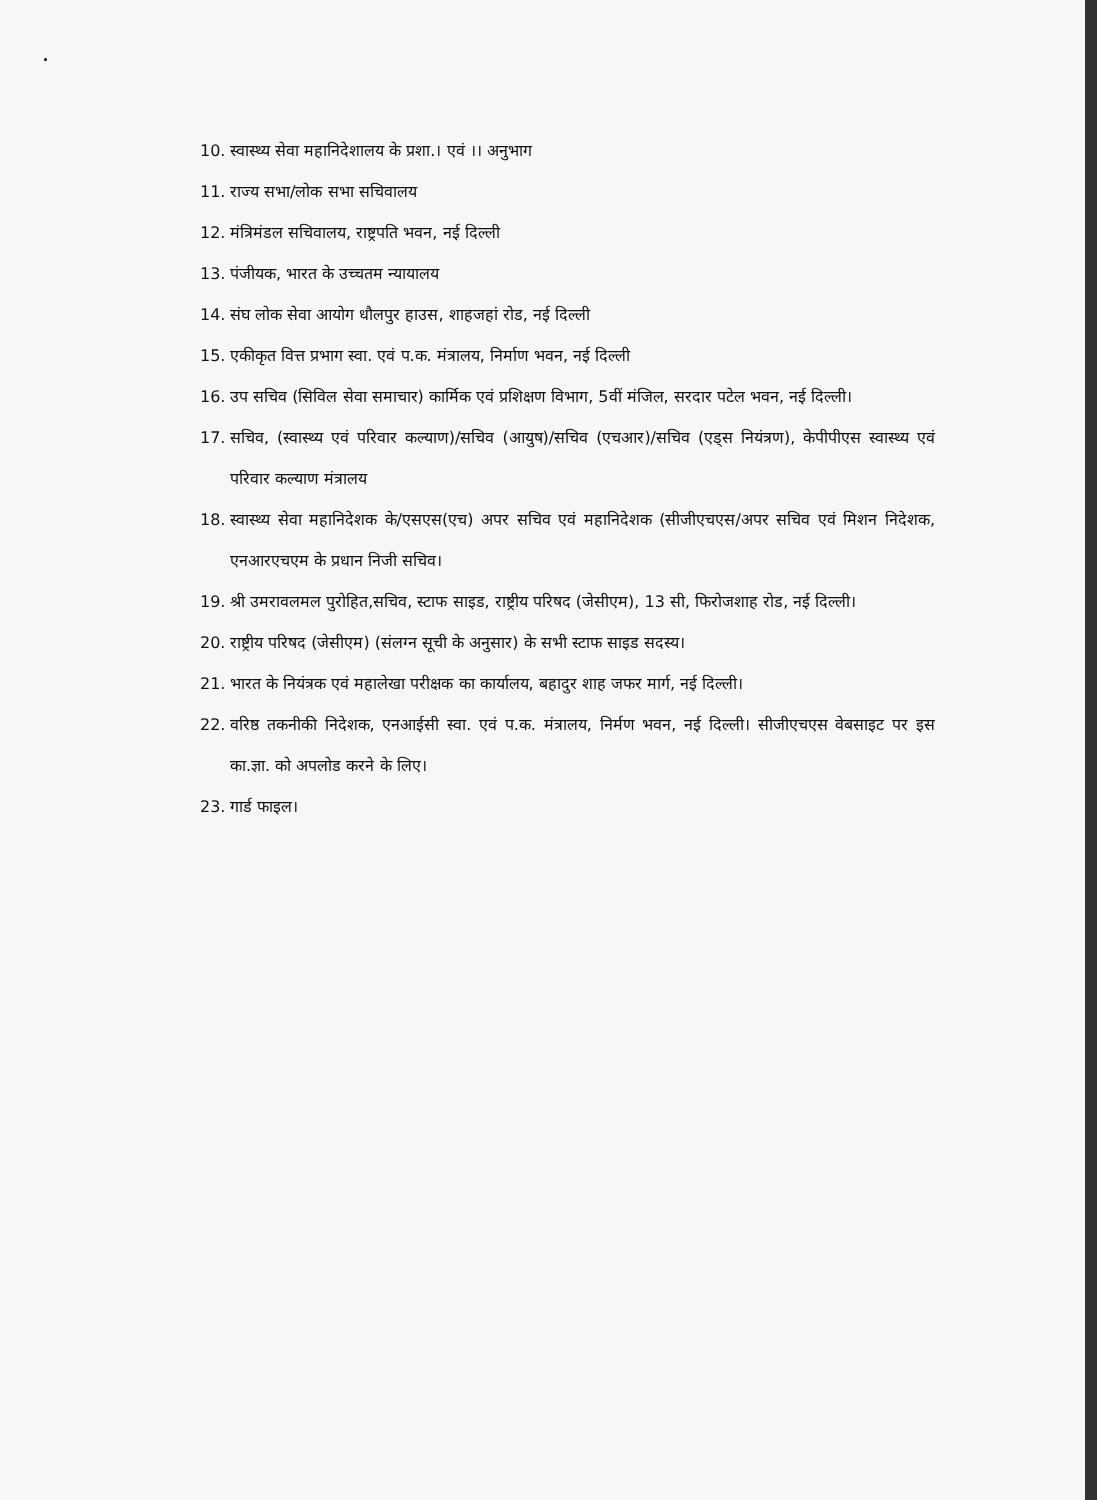10. स्वास्थ्य सेवा महानिदेशालय के प्रशा.। एवं ।। अनुभाग
11. राज्य सभा/लोक सभा सचिवालय
12. मंत्रिमंडल सचिवालय, राष्ट्रपति भवन, नई दिल्ली
13. पंजीयक, भारत के उच्चतम न्यायालय
14. संघ लोक सेवा आयोग धौलपुर हाउस, शाहजहां रोड, नई दिल्ली
15. एकीकृत वित्त प्रभाग स्वा. एवं प.क. मंत्रालय, निर्माण भवन, नई दिल्ली
16. उप सचिव (सिविल सेवा समाचार) कार्मिक एवं प्रशिक्षण विभाग, 5वीं मंजिल, सरदार पटेल भवन, नई दिल्ली।
17. सचिव, (स्वास्थ्य एवं परिवार कल्याण)/सचिव (आयुष)/सचिव (एचआर)/सचिव (एड्स नियंत्रण), केपीपीएस स्वास्थ्य एवं परिवार कल्याण मंत्रालय
18. स्वास्थ्य सेवा महानिदेशक के/एसएस(एच) अपर सचिव एवं महानिदेशक (सीजीएचएस/अपर सचिव एवं मिशन निदेशक, एनआरएचएम के प्रधान निजी सचिव।
19. श्री उमरावलमल पुरोहित,सचिव, स्टाफ साइड, राष्ट्रीय परिषद (जेसीएम), 13 सी, फिरोजशाह रोड, नई दिल्ली।
20. राष्ट्रीय परिषद (जेसीएम) (संलग्न सूची के अनुसार) के सभी स्टाफ साइड सदस्य।
21. भारत के नियंत्रक एवं महालेखा परीक्षक का कार्यालय, बहादुर शाह जफर मार्ग, नई दिल्ली।
22. वरिष्ठ तकनीकी निदेशक, एनआईसी स्वा. एवं प.क. मंत्रालय, निर्मण भवन, नई दिल्ली। सीजीएचएस वेबसाइट पर इस का.ज्ञा. को अपलोड करने के लिए।
23. गार्ड फाइल।